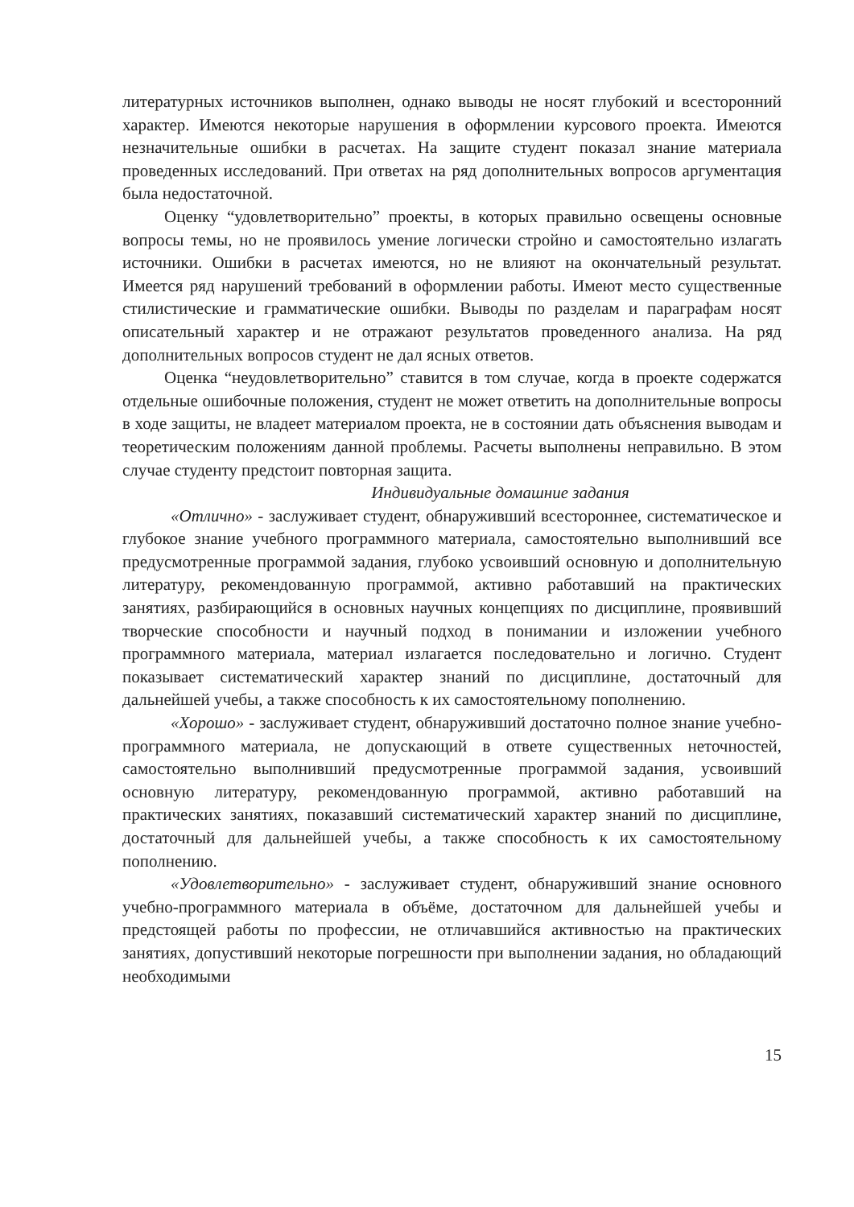литературных источников выполнен, однако выводы не носят глубокий и всесторонний характер. Имеются некоторые нарушения в оформлении курсового проекта. Имеются незначительные ошибки в расчетах. На защите студент показал знание материала проведенных исследований. При ответах на ряд дополнительных вопросов аргументация была недостаточной.
Оценку “удовлетворительно” проекты, в которых правильно освещены основные вопросы темы, но не проявилось умение логически стройно и самостоятельно излагать источники. Ошибки в расчетах имеются, но не влияют на окончательный результат. Имеется ряд нарушений требований в оформлении работы. Имеют место существенные стилистические и грамматические ошибки. Выводы по разделам и параграфам носят описательный характер и не отражают результатов проведенного анализа. На ряд дополнительных вопросов студент не дал ясных ответов.
Оценка “неудовлетворительно” ставится в том случае, когда в проекте содержатся отдельные ошибочные положения, студент не может ответить на дополнительные вопросы в ходе защиты, не владеет материалом проекта, не в состоянии дать объяснения выводам и теоретическим положениям данной проблемы. Расчеты выполнены неправильно. В этом случае студенту предстоит повторная защита.
Индивидуальные домашние задания
«Отлично» - заслуживает студент, обнаруживший всестороннее, систематическое и глубокое знание учебного программного материала, самостоятельно выполнивший все предусмотренные программой задания, глубоко усвоивший основную и дополнительную литературу, рекомендованную программой, активно работавший на практических занятиях, разбирающийся в основных научных концепциях по дисциплине, проявивший творческие способности и научный подход в понимании и изложении учебного программного материала, материал излагается последовательно и логично. Студент показывает систематический характер знаний по дисциплине, достаточный для дальнейшей учебы, а также способность к их самостоятельному пополнению.
«Хорошо» - заслуживает студент, обнаруживший достаточно полное знание учебно-программного материала, не допускающий в ответе существенных неточностей, самостоятельно выполнивший предусмотренные программой задания, усвоивший основную литературу, рекомендованную программой, активно работавший на практических занятиях, показавший систематический характер знаний по дисциплине, достаточный для дальнейшей учебы, а также способность к их самостоятельному пополнению.
«Удовлетворительно» - заслуживает студент, обнаруживший знание основного учебно-программного материала в объёме, достаточном для дальнейшей учебы и предстоящей работы по профессии, не отличавшийся активностью на практических занятиях, допустивший некоторые погрешности при выполнении задания, но обладающий необходимыми
15